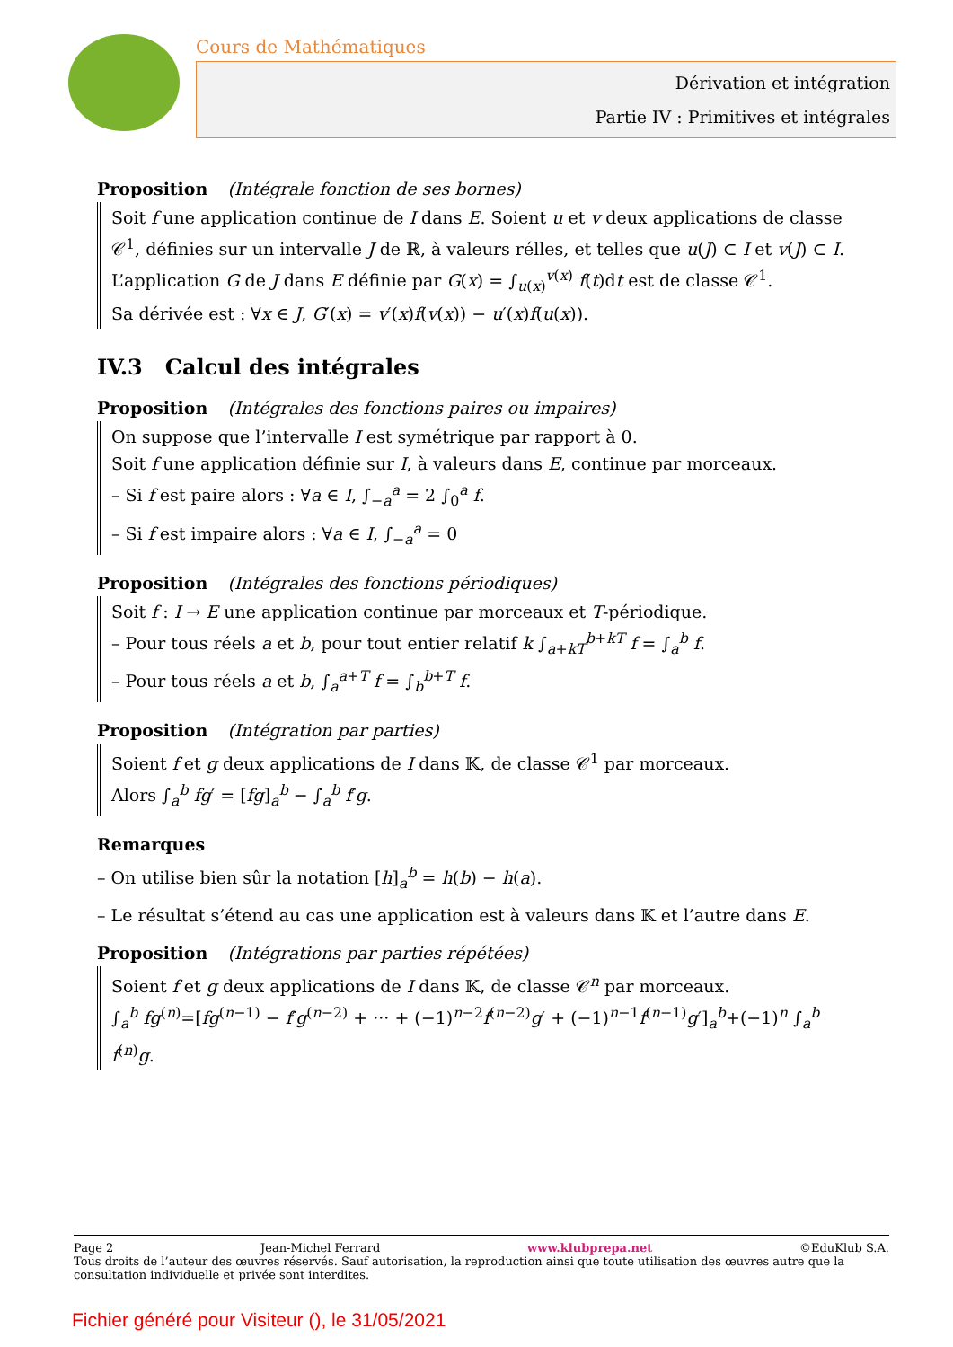Cours de Mathématiques
Dérivation et intégration
Partie IV : Primitives et intégrales
Proposition (Intégrale fonction de ses bornes)
Soit f une application continue de I dans E. Soient u et v deux applications de classe 𝒞<sup>1</sup>, définies sur un intervalle J de ℝ, à valeurs rélles, et telles que u(J) ⊂ I et v(J) ⊂ I.
L’application G de J dans E définie par G(x) = ∫<sub>u(x)</sub><sup>v(x)</sup> f(t)dt est de classe 𝒞<sup>1</sup>.
Sa dérivée est : ∀x ∈ J, G′(x) = v′(x)f(v(x)) − u′(x)f(u(x)).
IV.3 Calcul des intégrales
Proposition (Intégrales des fonctions paires ou impaires)
On suppose que l’intervalle I est symétrique par rapport à 0.
Soit f une application définie sur I, à valeurs dans E, continue par morceaux.
– Si f est paire alors : ∀a ∈ I, ∫<sub>−a</sub><sup>a</sup> = 2 ∫<sub>0</sub><sup>a</sup> f.
– Si f est impaire alors : ∀a ∈ I, ∫<sub>−a</sub><sup>a</sup> = 0
Proposition (Intégrales des fonctions périodiques)
Soit f : I → E une application continue par morceaux et T-périodique.
– Pour tous réels a et b, pour tout entier relatif k ∫<sub>a+kT</sub><sup>b+kT</sup> f = ∫<sub>a</sub><sup>b</sup> f.
– Pour tous réels a et b, ∫<sub>a</sub><sup>a+T</sup> f = ∫<sub>b</sub><sup>b+T</sup> f.
Proposition (Intégration par parties)
Soient f et g deux applications de I dans 𝕂, de classe 𝒞<sup>1</sup> par morceaux.
Alors ∫<sub>a</sub><sup>b</sup> fg′ = [fg]<sub>a</sub><sup>b</sup> − ∫<sub>a</sub><sup>b</sup> f′g.
Remarques
– On utilise bien sûr la notation [h]<sub>a</sub><sup>b</sup> = h(b) − h(a).
– Le résultat s’étend au cas une application est à valeurs dans 𝕂 et l’autre dans E.
Proposition (Intégrations par parties répétées)
Soient f et g deux applications de I dans 𝕂, de classe 𝒞<sup>n</sup> par morceaux.
∫<sub>a</sub><sup>b</sup> fg<sup>(n)</sup>=[fg<sup>(n−1)</sup> − f′g<sup>(n−2)</sup> + ··· + (−1)<sup>n−2</sup>f<sup>(n−2)</sup>g′ + (−1)<sup>n−1</sup>f<sup>(n−1)</sup>g′]<sub>a</sub><sup>b</sup>+(−1)<sup>n</sup> ∫<sub>a</sub><sup>b</sup> f<sup>(n)</sup>g.
Page 2 Jean-Michel Ferrard www.klubprepa.net ©EduKlub S.A.
Tous droits de l’auteur des œuvres réservés. Sauf autorisation, la reproduction ainsi que toute utilisation des œuvres autre que la consultation individuelle et privée sont interdites.
Fichier généré pour Visiteur (), le 31/05/2021